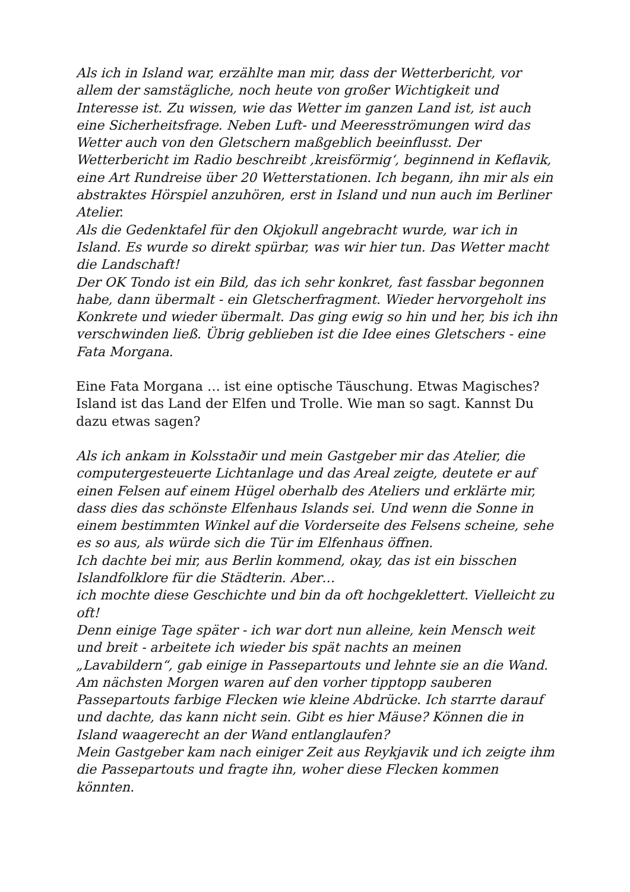Als ich in Island war, erzählte man mir, dass der Wetterbericht, vor allem der samstägliche, noch heute von großer Wichtigkeit und Interesse ist. Zu wissen, wie das Wetter im ganzen Land ist, ist auch eine Sicherheitsfrage. Neben Luft- und Meeresströmungen wird das Wetter auch von den Gletschern maßgeblich beeinflusst. Der Wetterbericht im Radio beschreibt ‚kreisförmig‘, beginnend in Keflavik, eine Art Rundreise über 20 Wetterstationen. Ich begann, ihn mir als ein abstraktes Hörspiel anzuhören, erst in Island und nun auch im Berliner Atelier.
Als die Gedenktafel für den Okjokull angebracht wurde, war ich in Island. Es wurde so direkt spürbar, was wir hier tun. Das Wetter macht die Landschaft!
Der OK Tondo ist ein Bild, das ich sehr konkret, fast fassbar begonnen habe, dann übermalt - ein Gletscherfragment. Wieder hervorgeholt ins Konkrete und wieder übermalt. Das ging ewig so hin und her, bis ich ihn verschwinden ließ. Übrig geblieben ist die Idee eines Gletschers - eine Fata Morgana.
Eine Fata Morgana … ist eine optische Täuschung. Etwas Magisches? Island ist das Land der Elfen und Trolle. Wie man so sagt. Kannst Du dazu etwas sagen?
Als ich ankam in Kolsstaðir und mein Gastgeber mir das Atelier, die computergesteuerte Lichtanlage und das Areal zeigte, deutete er auf einen Felsen auf einem Hügel oberhalb des Ateliers und erklärte mir, dass dies das schönste Elfenhaus Islands sei. Und wenn die Sonne in einem bestimmten Winkel auf die Vorderseite des Felsens scheine, sehe es so aus, als würde sich die Tür im Elfenhaus öffnen.
Ich dachte bei mir, aus Berlin kommend, okay, das ist ein bisschen Islandfolklore für die Städterin. Aber…
ich mochte diese Geschichte und bin da oft hochgeklettert. Vielleicht zu oft!
Denn einige Tage später - ich war dort nun alleine, kein Mensch weit und breit - arbeitete ich wieder bis spät nachts an meinen „Lavabildern“, gab einige in Passepartouts und lehnte sie an die Wand. Am nächsten Morgen waren auf den vorher tipptopp sauberen Passepartouts farbige Flecken wie kleine Abdrücke. Ich starrte darauf und dachte, das kann nicht sein. Gibt es hier Mäuse? Können die in Island waagerecht an der Wand entlanglaufen?
Mein Gastgeber kam nach einiger Zeit aus Reykjavik und ich zeigte ihm die Passepartouts und fragte ihn, woher diese Flecken kommen könnten.